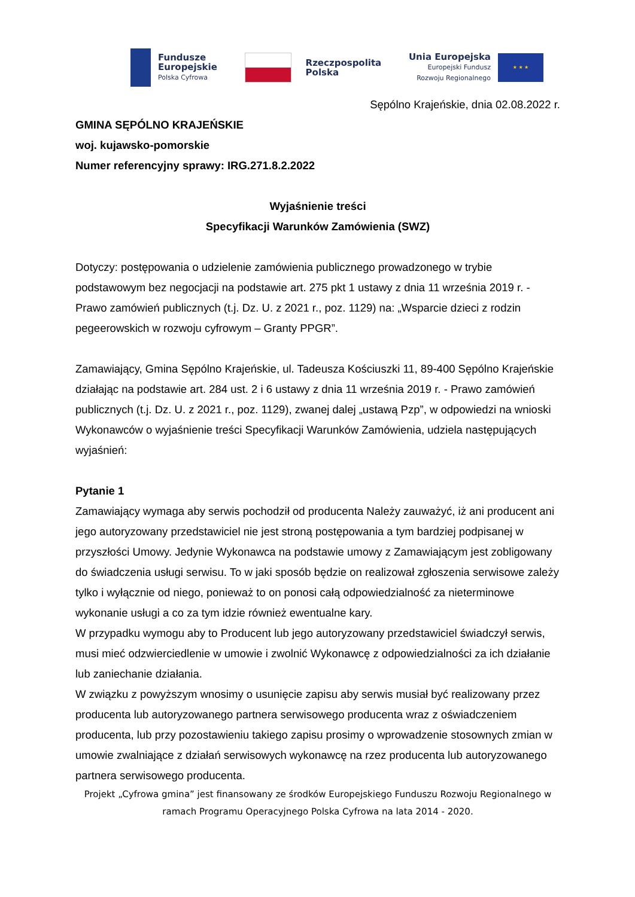Fundusze
Europejskie
Polska Cyfrowa
Rzeczpospolita
Polska
Unia Europejska
Europejski Fundusz
Rozwoju Regionalnego
★ ★ ★
Sępólno Krajeńskie, dnia 02.08.2022 r.
GMINA SĘPÓLNO KRAJEŃSKIE
woj. kujawsko-pomorskie
Numer referencyjny sprawy: IRG.271.8.2.2022
Wyjaśnienie treści
Specyfikacji Warunków Zamówienia (SWZ)
Dotyczy: postępowania o udzielenie zamówienia publicznego prowadzonego w trybie podstawowym bez negocjacji na podstawie art. 275 pkt 1 ustawy z dnia 11 września 2019 r. - Prawo zamówień publicznych (t.j. Dz. U. z 2021 r., poz. 1129) na: „Wsparcie dzieci z rodzin pegeerowskich w rozwoju cyfrowym – Granty PPGR”.
Zamawiający, Gmina Sępólno Krajeńskie, ul. Tadeusza Kościuszki 11, 89-400 Sępólno Krajeńskie działając na podstawie art. 284 ust. 2 i 6 ustawy z dnia 11 września 2019 r. - Prawo zamówień publicznych (t.j. Dz. U. z 2021 r., poz. 1129), zwanej dalej „ustawą Pzp”, w odpowiedzi na wnioski Wykonawców o wyjaśnienie treści Specyfikacji Warunków Zamówienia, udziela następujących wyjaśnień:
Pytanie 1
Zamawiający wymaga aby serwis pochodził od producenta Należy zauważyć, iż ani producent ani jego autoryzowany przedstawiciel nie jest stroną postępowania a tym bardziej podpisanej w przyszłości Umowy. Jedynie Wykonawca na podstawie umowy z Zamawiającym jest zobligowany do świadczenia usługi serwisu. To w jaki sposób będzie on realizował zgłoszenia serwisowe zależy tylko i wyłącznie od niego, ponieważ to on ponosi całą odpowiedzialność za nieterminowe wykonanie usługi a co za tym idzie również ewentualne kary.
W przypadku wymogu aby to Producent lub jego autoryzowany przedstawiciel świadczył serwis, musi mieć odzwierciedlenie w umowie i zwolnić Wykonawcę z odpowiedzialności za ich działanie lub zaniechanie działania.
W związku z powyższym wnosimy o usunięcie zapisu aby serwis musiał być realizowany przez producenta lub autoryzowanego partnera serwisowego producenta wraz z oświadczeniem producenta, lub przy pozostawieniu takiego zapisu prosimy o wprowadzenie stosownych zmian w umowie zwalniające z działań serwisowych wykonawcę na rzez producenta lub autoryzowanego partnera serwisowego producenta.
Projekt „Cyfrowa gmina” jest finansowany ze środków Europejskiego Funduszu Rozwoju Regionalnego w ramach Programu Operacyjnego Polska Cyfrowa na lata 2014 - 2020.